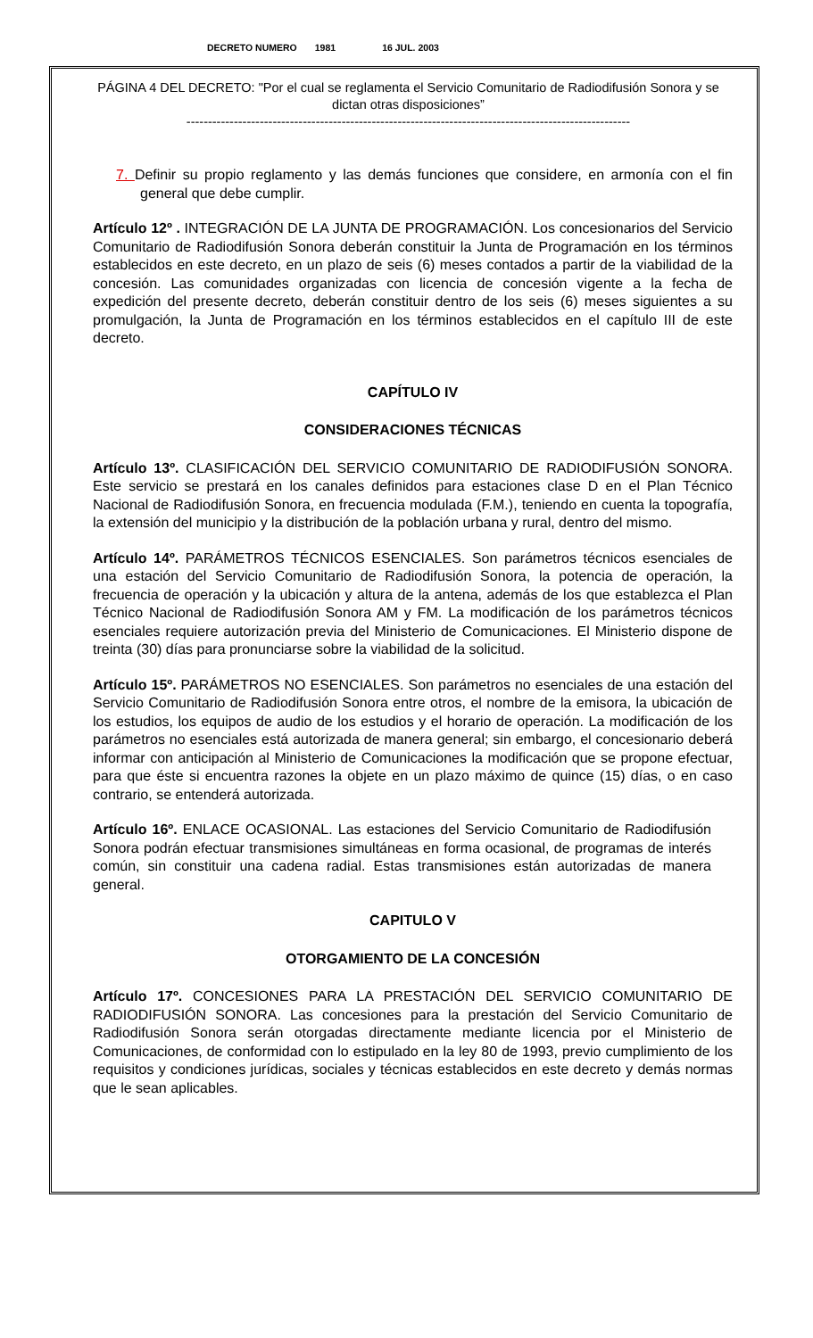DECRETO NUMERO 1981 16 JUL. 2003
PÁGINA 4 DEL DECRETO: "Por el cual se reglamenta el Servicio Comunitario de Radiodifusión Sonora y se dictan otras disposiciones”
-------------------------------------------------------------------------------------------------------
7. Definir su propio reglamento y las demás funciones que considere, en armonía con el fin general que debe cumplir.
Artículo 12º . INTEGRACIÓN DE LA JUNTA DE PROGRAMACIÓN. Los concesionarios del Servicio Comunitario de Radiodifusión Sonora deberán constituir la Junta de Programación en los términos establecidos en este decreto, en un plazo de seis (6) meses contados a partir de la viabilidad de la concesión. Las comunidades organizadas con licencia de concesión vigente a la fecha de expedición del presente decreto, deberán constituir dentro de los seis (6) meses siguientes a su promulgación, la Junta de Programación en los términos establecidos en el capítulo III de este decreto.
CAPÍTULO IV
CONSIDERACIONES TÉCNICAS
Artículo 13º. CLASIFICACIÓN DEL SERVICIO COMUNITARIO DE RADIODIFUSIÓN SONORA. Este servicio se prestará en los canales definidos para estaciones clase D en el Plan Técnico Nacional de Radiodifusión Sonora, en frecuencia modulada (F.M.), teniendo en cuenta la topografía, la extensión del municipio y la distribución de la población urbana y rural, dentro del mismo.
Artículo 14º. PARÁMETROS TÉCNICOS ESENCIALES. Son parámetros técnicos esenciales de una estación del Servicio Comunitario de Radiodifusión Sonora, la potencia de operación, la frecuencia de operación y la ubicación y altura de la antena, además de los que establezca el Plan Técnico Nacional de Radiodifusión Sonora AM y FM. La modificación de los parámetros técnicos esenciales requiere autorización previa del Ministerio de Comunicaciones. El Ministerio dispone de treinta (30) días para pronunciarse sobre la viabilidad de la solicitud.
Artículo 15º. PARÁMETROS NO ESENCIALES. Son parámetros no esenciales de una estación del Servicio Comunitario de Radiodifusión Sonora entre otros, el nombre de la emisora, la ubicación de los estudios, los equipos de audio de los estudios y el horario de operación. La modificación de los parámetros no esenciales está autorizada de manera general; sin embargo, el concesionario deberá informar con anticipación al Ministerio de Comunicaciones la modificación que se propone efectuar, para que éste si encuentra razones la objete en un plazo máximo de quince (15) días, o en caso contrario, se entenderá autorizada.
Artículo 16º. ENLACE OCASIONAL. Las estaciones del Servicio Comunitario de Radiodifusión Sonora podrán efectuar transmisiones simultáneas en forma ocasional, de programas de interés común, sin constituir una cadena radial. Estas transmisiones están autorizadas de manera general.
CAPITULO V
OTORGAMIENTO DE LA CONCESIÓN
Artículo 17º. CONCESIONES PARA LA PRESTACIÓN DEL SERVICIO COMUNITARIO DE RADIODIFUSIÓN SONORA. Las concesiones para la prestación del Servicio Comunitario de Radiodifusión Sonora serán otorgadas directamente mediante licencia por el Ministerio de Comunicaciones, de conformidad con lo estipulado en la ley 80 de 1993, previo cumplimiento de los requisitos y condiciones jurídicas, sociales y técnicas establecidos en este decreto y demás normas que le sean aplicables.